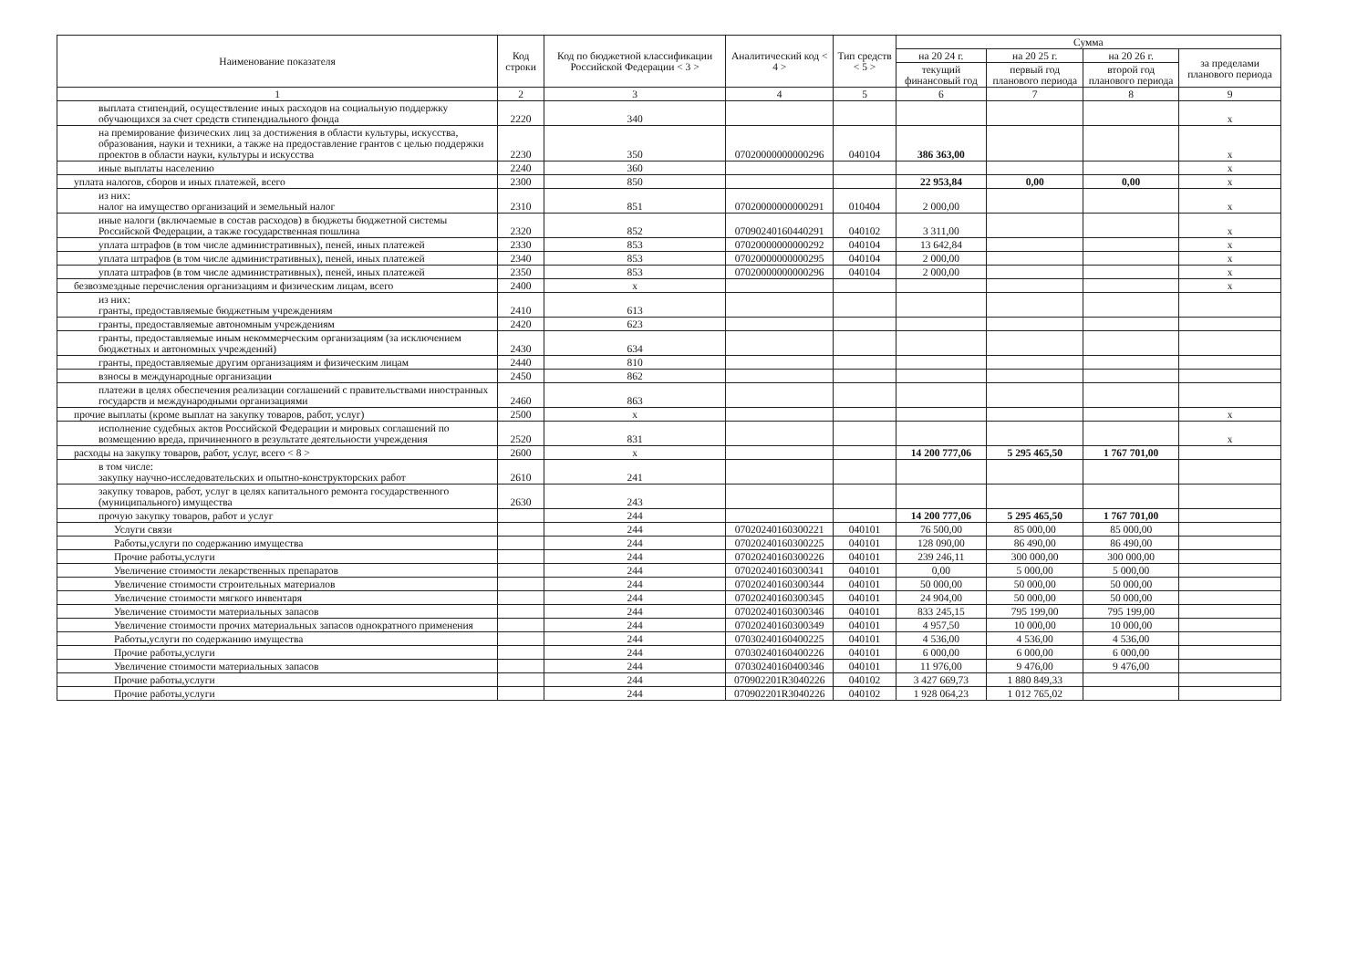| Наименование показателя | Код строки | Код по бюджетной классификации Российской Федерации < 3 > | Аналитический код < 4 > | Тип средств < 5 > | Сумма | | | |
| --- | --- | --- | --- | --- | --- | --- | --- | --- |
| | | | | | на 20 24 г. | на 20 25 г. | на 20 26 г. | за пределами планового периода |
| | | | | | текущий финансовый год | первый год планового периода | второй год планового периода | |
| 1 | 2 | 3 | 4 | 5 | 6 | 7 | 8 | 9 |
| выплата стипендий, осуществление иных расходов на социальную поддержку обучающихся за счет средств стипендиального фонда | 2220 | 340 | | | | | | x |
| на премирование физических лиц за достижения в области культуры, искусства, образования, науки и техники, а также на предоставление грантов с целью поддержки проектов в области науки, культуры и искусства | 2230 | 350 | 07020000000000296 | 040104 | 386 363,00 | | | x |
| иные выплаты населению | 2240 | 360 | | | | | | x |
| уплата налогов, сборов и иных платежей, всего | 2300 | 850 | | | 22 953,84 | 0,00 | 0,00 | x |
| из них: налог на имущество организаций и земельный налог | 2310 | 851 | 07020000000000291 | 010404 | 2 000,00 | | | x |
| иные налоги (включаемые в состав расходов) в бюджеты бюджетной системы Российской Федерации, а также государственная пошлина | 2320 | 852 | 07090240160440291 | 040102 | 3 311,00 | | | x |
| уплата штрафов (в том числе административных), пеней, иных платежей | 2330 | 853 | 07020000000000292 | 040104 | 13 642,84 | | | x |
| уплата штрафов (в том числе административных), пеней, иных платежей | 2340 | 853 | 07020000000000295 | 040104 | 2 000,00 | | | x |
| уплата штрафов (в том числе административных), пеней, иных платежей | 2350 | 853 | 07020000000000296 | 040104 | 2 000,00 | | | x |
| безвозмездные перечисления организациям и физическим лицам, всего | 2400 | x | | | | | | x |
| из них: гранты, предоставляемые бюджетным учреждениям | 2410 | 613 | | | | | | |
| гранты, предоставляемые автономным учреждениям | 2420 | 623 | | | | | | |
| гранты, предоставляемые иным некоммерческим организациям (за исключением бюджетных и автономных учреждений) | 2430 | 634 | | | | | | |
| гранты, предоставляемые другим организациям и физическим лицам | 2440 | 810 | | | | | | |
| взносы в международные организации | 2450 | 862 | | | | | | |
| платежи в целях обеспечения реализации соглашений с правительствами иностранных государств и международными организациями | 2460 | 863 | | | | | | |
| прочие выплаты (кроме выплат на закупку товаров, работ, услуг) | 2500 | x | | | | | | x |
| исполнение судебных актов Российской Федерации и мировых соглашений по возмещению вреда, причиненного в результате деятельности учреждения | 2520 | 831 | | | | | | x |
| расходы на закупку товаров, работ, услуг, всего < 8 > | 2600 | x | | | 14 200 777,06 | 5 295 465,50 | 1 767 701,00 | |
| в том числе: закупку научно-исследовательских и опытно-конструкторских работ | 2610 | 241 | | | | | | |
| закупку товаров, работ, услуг в целях капитального ремонта государственного (муниципального) имущества | 2630 | 243 | | | | | | |
| прочую закупку товаров, работ и услуг | | 244 | | | 14 200 777,06 | 5 295 465,50 | 1 767 701,00 | |
| Услуги связи | | 244 | 07020240160300221 | 040101 | 76 500,00 | 85 000,00 | 85 000,00 | |
| Работы,услуги по содержанию имущества | | 244 | 07020240160300225 | 040101 | 128 090,00 | 86 490,00 | 86 490,00 | |
| Прочие работы,услуги | | 244 | 07020240160300226 | 040101 | 239 246,11 | 300 000,00 | 300 000,00 | |
| Увеличение стоимости лекарственных препаратов | | 244 | 07020240160300341 | 040101 | 0,00 | 5 000,00 | 5 000,00 | |
| Увеличение стоимости строительных материалов | | 244 | 07020240160300344 | 040101 | 50 000,00 | 50 000,00 | 50 000,00 | |
| Увеличение стоимости мягкого инвентаря | | 244 | 07020240160300345 | 040101 | 24 904,00 | 50 000,00 | 50 000,00 | |
| Увеличение стоимости материальных запасов | | 244 | 07020240160300346 | 040101 | 833 245,15 | 795 199,00 | 795 199,00 | |
| Увеличение стоимости прочих материальных запасов однократного применения | | 244 | 07020240160300349 | 040101 | 4 957,50 | 10 000,00 | 10 000,00 | |
| Работы,услуги по содержанию имущества | | 244 | 07030240160400225 | 040101 | 4 536,00 | 4 536,00 | 4 536,00 | |
| Прочие работы,услуги | | 244 | 07030240160400226 | 040101 | 6 000,00 | 6 000,00 | 6 000,00 | |
| Увеличение стоимости материальных запасов | | 244 | 07030240160400346 | 040101 | 11 976,00 | 9 476,00 | 9 476,00 | |
| Прочие работы,услуги | | 244 | 070902201R3040226 | 040102 | 3 427 669,73 | 1 880 849,33 | | |
| Прочие работы,услуги | | 244 | 070902201R3040226 | 040102 | 1 928 064,23 | 1 012 765,02 | | |